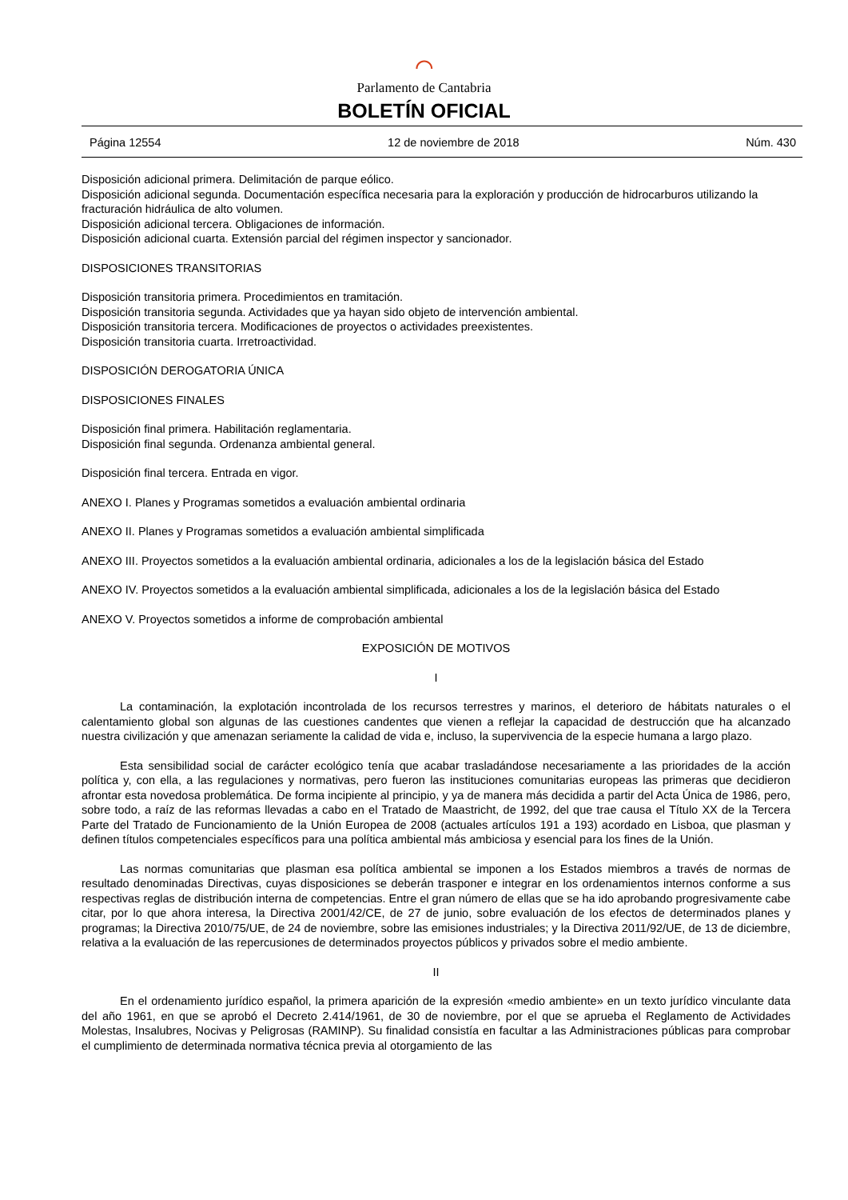⌒
Parlamento de Cantabria
BOLETÍN OFICIAL
Página 12554 12 de noviembre de 2018 Núm. 430
Disposición adicional primera. Delimitación de parque eólico.
Disposición adicional segunda. Documentación específica necesaria para la exploración y producción de hidrocarburos utilizando la fracturación hidráulica de alto volumen.
Disposición adicional tercera. Obligaciones de información.
Disposición adicional cuarta. Extensión parcial del régimen inspector y sancionador.
DISPOSICIONES TRANSITORIAS
Disposición transitoria primera. Procedimientos en tramitación.
Disposición transitoria segunda. Actividades que ya hayan sido objeto de intervención ambiental.
Disposición transitoria tercera. Modificaciones de proyectos o actividades preexistentes.
Disposición transitoria cuarta. Irretroactividad.
DISPOSICIÓN DEROGATORIA ÚNICA
DISPOSICIONES FINALES
Disposición final primera. Habilitación reglamentaria.
Disposición final segunda. Ordenanza ambiental general.
Disposición final tercera. Entrada en vigor.
ANEXO I. Planes y Programas sometidos a evaluación ambiental ordinaria
ANEXO II. Planes y Programas sometidos a evaluación ambiental simplificada
ANEXO III. Proyectos sometidos a la evaluación ambiental ordinaria, adicionales a los de la legislación básica del Estado
ANEXO IV. Proyectos sometidos a la evaluación ambiental simplificada, adicionales a los de la legislación básica del Estado
ANEXO V. Proyectos sometidos a informe de comprobación ambiental
EXPOSICIÓN DE MOTIVOS
I
La contaminación, la explotación incontrolada de los recursos terrestres y marinos, el deterioro de hábitats naturales o el calentamiento global son algunas de las cuestiones candentes que vienen a reflejar la capacidad de destrucción que ha alcanzado nuestra civilización y que amenazan seriamente la calidad de vida e, incluso, la supervivencia de la especie humana a largo plazo.
Esta sensibilidad social de carácter ecológico tenía que acabar trasladándose necesariamente a las prioridades de la acción política y, con ella, a las regulaciones y normativas, pero fueron las instituciones comunitarias europeas las primeras que decidieron afrontar esta novedosa problemática. De forma incipiente al principio, y ya de manera más decidida a partir del Acta Única de 1986, pero, sobre todo, a raíz de las reformas llevadas a cabo en el Tratado de Maastricht, de 1992, del que trae causa el Título XX de la Tercera Parte del Tratado de Funcionamiento de la Unión Europea de 2008 (actuales artículos 191 a 193) acordado en Lisboa, que plasman y definen títulos competenciales específicos para una política ambiental más ambiciosa y esencial para los fines de la Unión.
Las normas comunitarias que plasman esa política ambiental se imponen a los Estados miembros a través de normas de resultado denominadas Directivas, cuyas disposiciones se deberán trasponer e integrar en los ordenamientos internos conforme a sus respectivas reglas de distribución interna de competencias. Entre el gran número de ellas que se ha ido aprobando progresivamente cabe citar, por lo que ahora interesa, la Directiva 2001/42/CE, de 27 de junio, sobre evaluación de los efectos de determinados planes y programas; la Directiva 2010/75/UE, de 24 de noviembre, sobre las emisiones industriales; y la Directiva 2011/92/UE, de 13 de diciembre, relativa a la evaluación de las repercusiones de determinados proyectos públicos y privados sobre el medio ambiente.
II
En el ordenamiento jurídico español, la primera aparición de la expresión «medio ambiente» en un texto jurídico vinculante data del año 1961, en que se aprobó el Decreto 2.414/1961, de 30 de noviembre, por el que se aprueba el Reglamento de Actividades Molestas, Insalubres, Nocivas y Peligrosas (RAMINP). Su finalidad consistía en facultar a las Administraciones públicas para comprobar el cumplimiento de determinada normativa técnica previa al otorgamiento de las